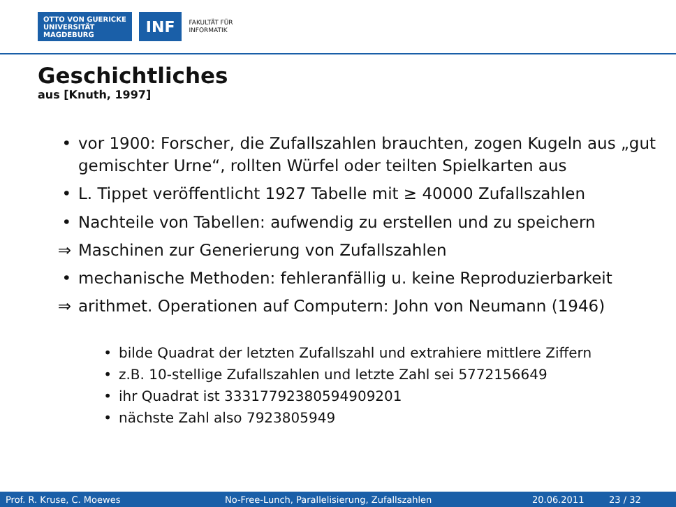OTTO VON GUERICKE
UNIVERSITÄT
MAGDEBURG
INF
FAKULTÄT FÜR
INFORMATIK
Geschichtliches
aus [Knuth, 1997]
• vor 1900: Forscher, die Zufallszahlen brauchten, zogen Kugeln aus „gut gemischter Urne“, rollten Würfel oder teilten Spielkarten aus
• L. Tippet veröffentlicht 1927 Tabelle mit ≥ 40000 Zufallszahlen
• Nachteile von Tabellen: aufwendig zu erstellen und zu speichern
⇒ Maschinen zur Generierung von Zufallszahlen
• mechanische Methoden: fehleranfällig u. keine Reproduzierbarkeit
⇒ arithmet. Operationen auf Computern: John von Neumann (1946)
• bilde Quadrat der letzten Zufallszahl und extrahiere mittlere Ziffern
• z.B. 10-stellige Zufallszahlen und letzte Zahl sei 5772156649
• ihr Quadrat ist 33317792380594909201
• nächste Zahl also 7923805949
Prof. R. Kruse, C. Moewes No-Free-Lunch, Parallelisierung, Zufallszahlen 20.06.2011 23 / 32